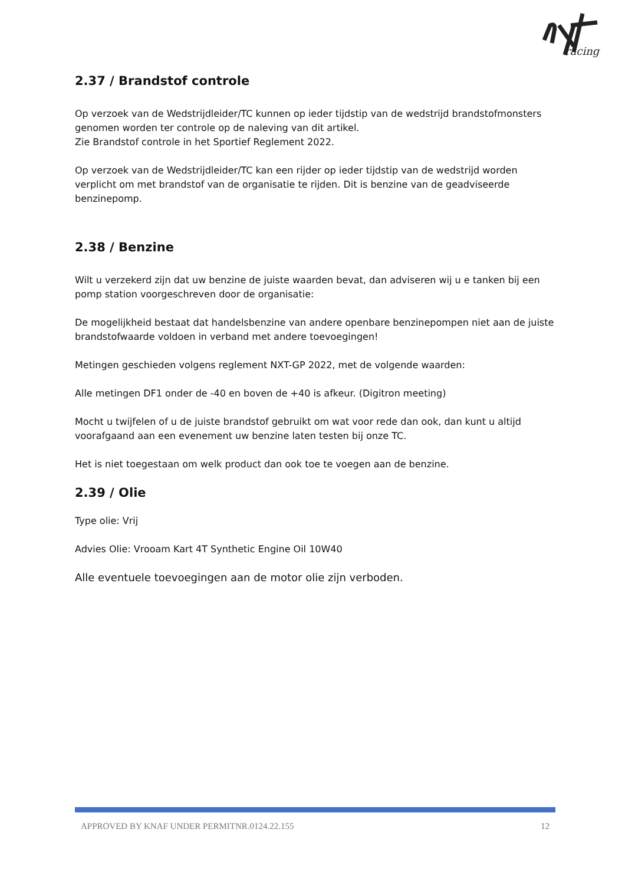racing
2.37 / Brandstof controle
Op verzoek van de Wedstrijdleider/TC kunnen op ieder tijdstip van de wedstrijd brandstofmonsters genomen worden ter controle op de naleving van dit artikel.
Zie Brandstof controle in het Sportief Reglement 2022.
Op verzoek van de Wedstrijdleider/TC kan een rijder op ieder tijdstip van de wedstrijd worden verplicht om met brandstof van de organisatie te rijden. Dit is benzine van de geadviseerde benzinepomp.
2.38 / Benzine
Wilt u verzekerd zijn dat uw benzine de juiste waarden bevat, dan adviseren wij u e tanken bij een pomp station voorgeschreven door de organisatie:
De mogelijkheid bestaat dat handelsbenzine van andere openbare benzinepompen niet aan de juiste brandstofwaarde voldoen in verband met andere toevoegingen!
Metingen geschieden volgens reglement NXT-GP 2022, met de volgende waarden:
Alle metingen DF1 onder de -40 en boven de +40 is afkeur. (Digitron meeting)
Mocht u twijfelen of u de juiste brandstof gebruikt om wat voor rede dan ook, dan kunt u altijd voorafgaand aan een evenement uw benzine laten testen bij onze TC.
Het is niet toegestaan om welk product dan ook toe te voegen aan de benzine.
2.39 / Olie
Type olie: Vrij
Advies Olie: Vrooam Kart 4T Synthetic Engine Oil 10W40
Alle eventuele toevoegingen aan de motor olie zijn verboden.
APPROVED BY KNAF UNDER PERMITNR.0124.22.155 12